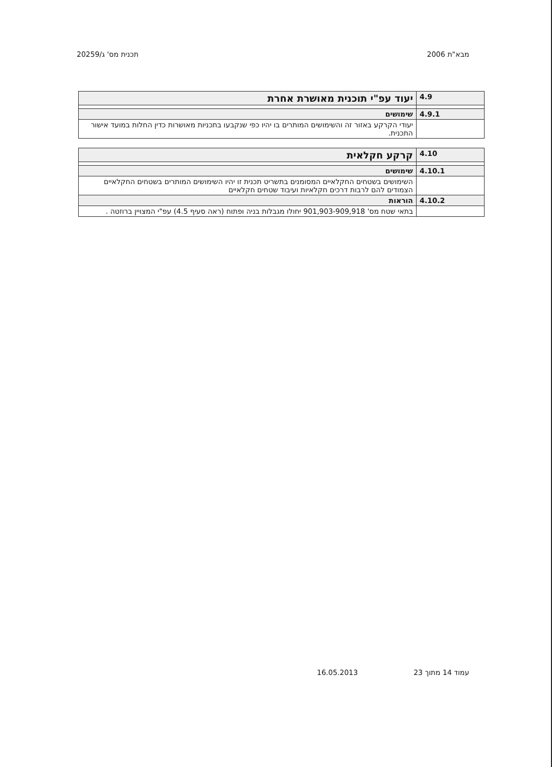מבא"ת 2006 תכנית מס' ג/20259
| 4.9 | יעוד עפ"י תוכנית מאושרת אחרת |
| 4.9.1 | שימושים |
| | יעודי הקרקע באזור זה והשימושים המותרים בו יהיו כפי שנקבעו בתכניות מאושרות כדין החלות במועד אישור התכנית. |
| 4.10 | קרקע חקלאית |
| 4.10.1 | שימושים |
| | השימושים בשטחים החקלאיים המסומנים בתשריט תכנית זו יהיו השימושים המותרים בשטחים החקלאיים הצמודים להם לרבות דרכים חקלאיות ועיבוד שטחים חקלאיים |
| 4.10.2 | הוראות |
| | בתאי שטח מס' 901,903-909,918 יחולו מגבלות בניה ופתוח (ראה סעיף 4.5) עפ"י המצויין ברוזטה . |
עמוד 14 מתוך 23 16.05.2013